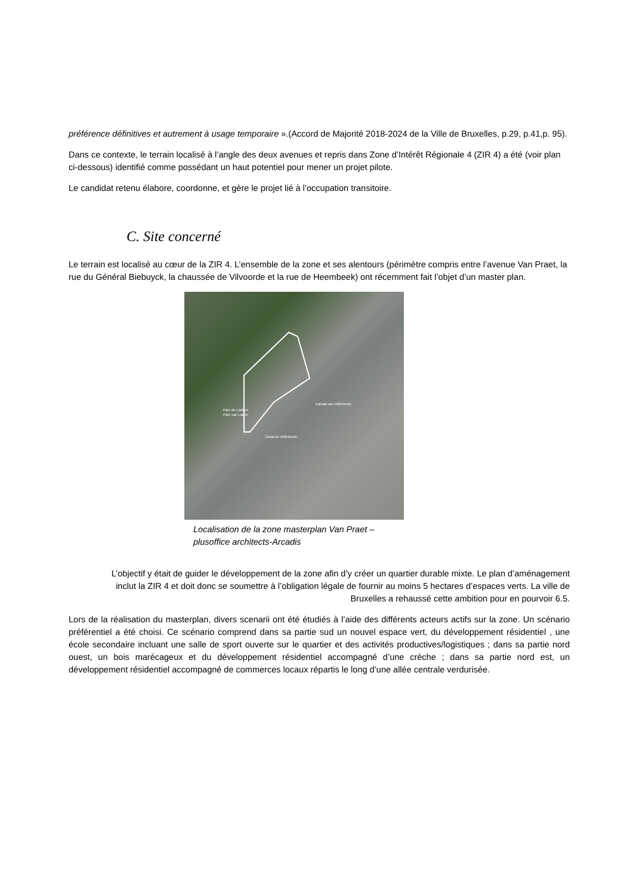préférence définitives et autrement à usage temporaire ».(Accord de Majorité 2018-2024 de la Ville de Bruxelles, p.29, p.41,p. 95).
Dans ce contexte, le terrain localisé à l’angle des deux avenues et repris dans Zone d’Intérêt Régionale 4 (ZIR 4) a été (voir plan ci-dessous) identifié comme possédant un haut potentiel pour mener un projet pilote.
Le candidat retenu élabore, coordonne, et gère le projet lié à l’occupation transitoire.
C. Site concerné
Le terrain est localisé au cœur de la ZIR 4. L’ensemble de la zone et ses alentours (périmètre compris entre l’avenue Van Praet, la rue du Général Biebuyck, la chaussée de Vilvoorde et la rue de Heembeek) ont récemment fait l’objet d’un master plan.
Parc de Laeken
Park van Laken
Kanaal van Willebroek
Canal de Willebroek
Localisation de la zone masterplan Van Praet –
plusoffice architects-Arcadis
L’objectif y était de guider le développement de la zone afin d’y créer un quartier durable mixte. Le plan d’aménagement inclut la ZIR 4 et doit donc se soumettre à l’obligation légale de fournir au moins 5 hectares d’espaces verts. La ville de Bruxelles a rehaussé cette ambition pour en pourvoir 6.5.
Lors de la réalisation du masterplan, divers scenarii ont été étudiés à l’aide des différents acteurs actifs sur la zone. Un scénario préférentiel a été choisi. Ce scénario comprend dans sa partie sud un nouvel espace vert, du développement résidentiel , une école secondaire incluant une salle de sport ouverte sur le quartier et des activités productives/logistiques ; dans sa partie nord ouest, un bois marécageux et du développement résidentiel accompagné d’une crèche ; dans sa partie nord est, un développement résidentiel accompagné de commerces locaux répartis le long d’une allée centrale verdurisée.